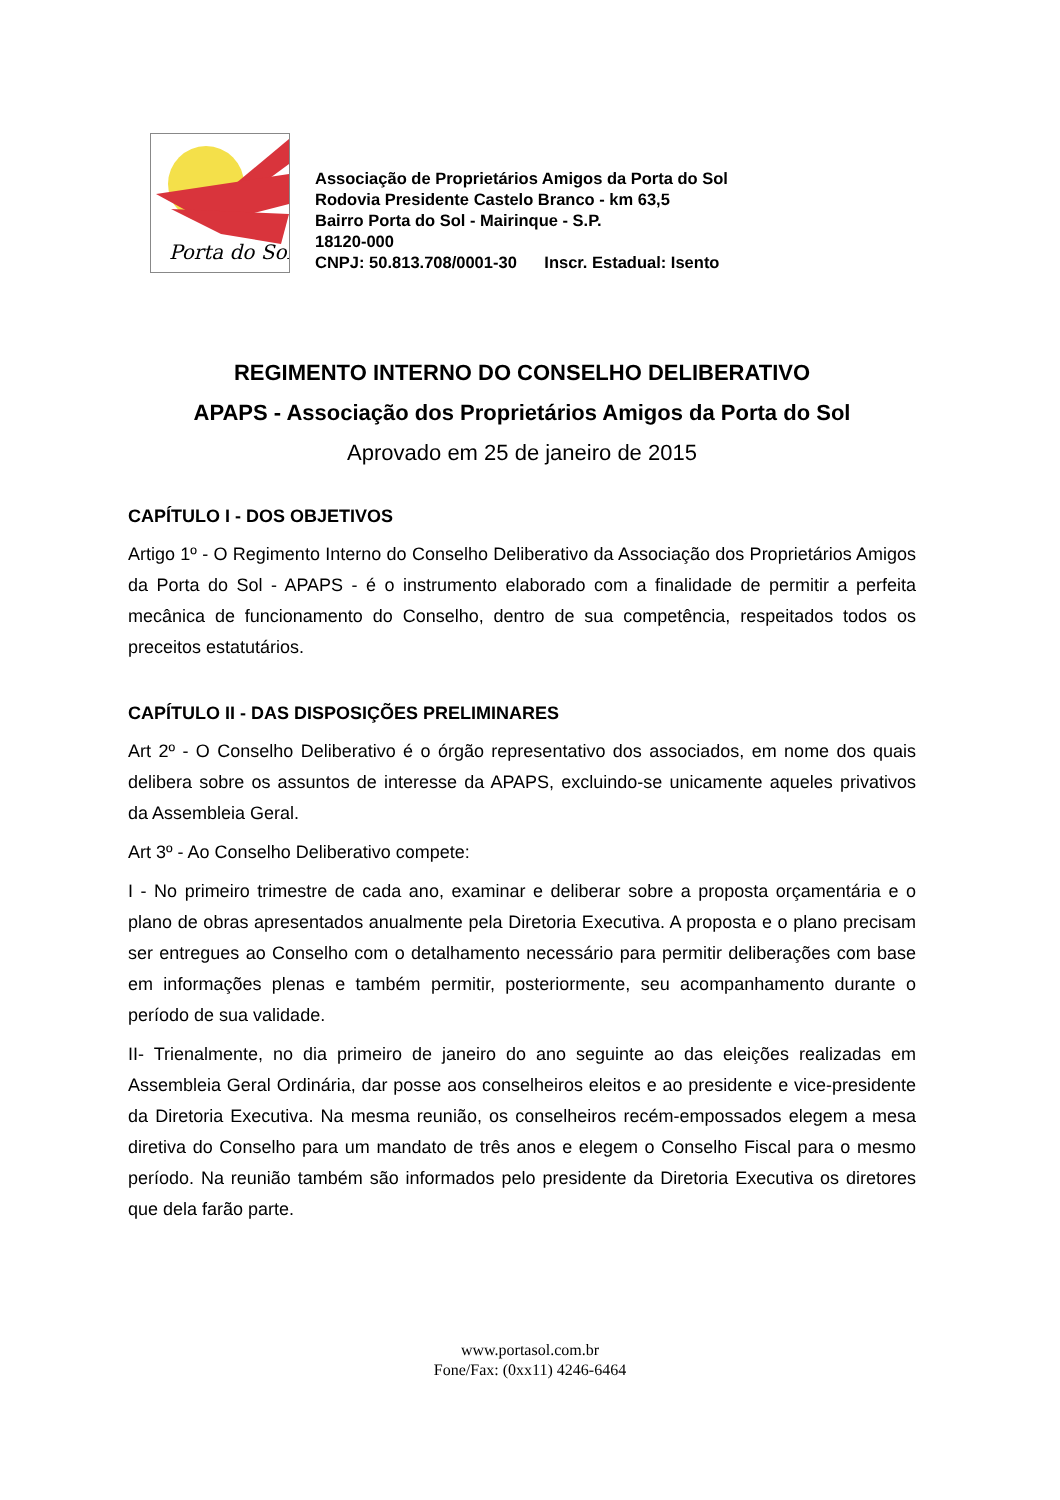Porta do Sol
Associação de Proprietários Amigos da Porta do Sol
Rodovia Presidente Castelo Branco - km 63,5
Bairro Porta do Sol - Mairinque - S.P.
18120-000
CNPJ: 50.813.708/0001-30 Inscr. Estadual: Isento
REGIMENTO INTERNO DO CONSELHO DELIBERATIVO
APAPS - Associação dos Proprietários Amigos da Porta do Sol
Aprovado em 25 de janeiro de 2015
CAPÍTULO I - DOS OBJETIVOS
Artigo 1º - O Regimento Interno do Conselho Deliberativo da Associação dos Proprietários Amigos da Porta do Sol - APAPS - é o instrumento elaborado com a finalidade de permitir a perfeita mecânica de funcionamento do Conselho, dentro de sua competência, respeitados todos os preceitos estatutários.
CAPÍTULO II - DAS DISPOSIÇÕES PRELIMINARES
Art 2º - O Conselho Deliberativo é o órgão representativo dos associados, em nome dos quais delibera sobre os assuntos de interesse da APAPS, excluindo-se unicamente aqueles privativos da Assembleia Geral.
Art 3º - Ao Conselho Deliberativo compete:
I - No primeiro trimestre de cada ano, examinar e deliberar sobre a proposta orçamentária e o plano de obras apresentados anualmente pela Diretoria Executiva. A proposta e o plano precisam ser entregues ao Conselho com o detalhamento necessário para permitir deliberações com base em informações plenas e também permitir, posteriormente, seu acompanhamento durante o período de sua validade.
II- Trienalmente, no dia primeiro de janeiro do ano seguinte ao das eleições realizadas em Assembleia Geral Ordinária, dar posse aos conselheiros eleitos e ao presidente e vice-presidente da Diretoria Executiva. Na mesma reunião, os conselheiros recém-empossados elegem a mesa diretiva do Conselho para um mandato de três anos e elegem o Conselho Fiscal para o mesmo período. Na reunião também são informados pelo presidente da Diretoria Executiva os diretores que dela farão parte.
www.portasol.com.br
Fone/Fax: (0xx11) 4246-6464